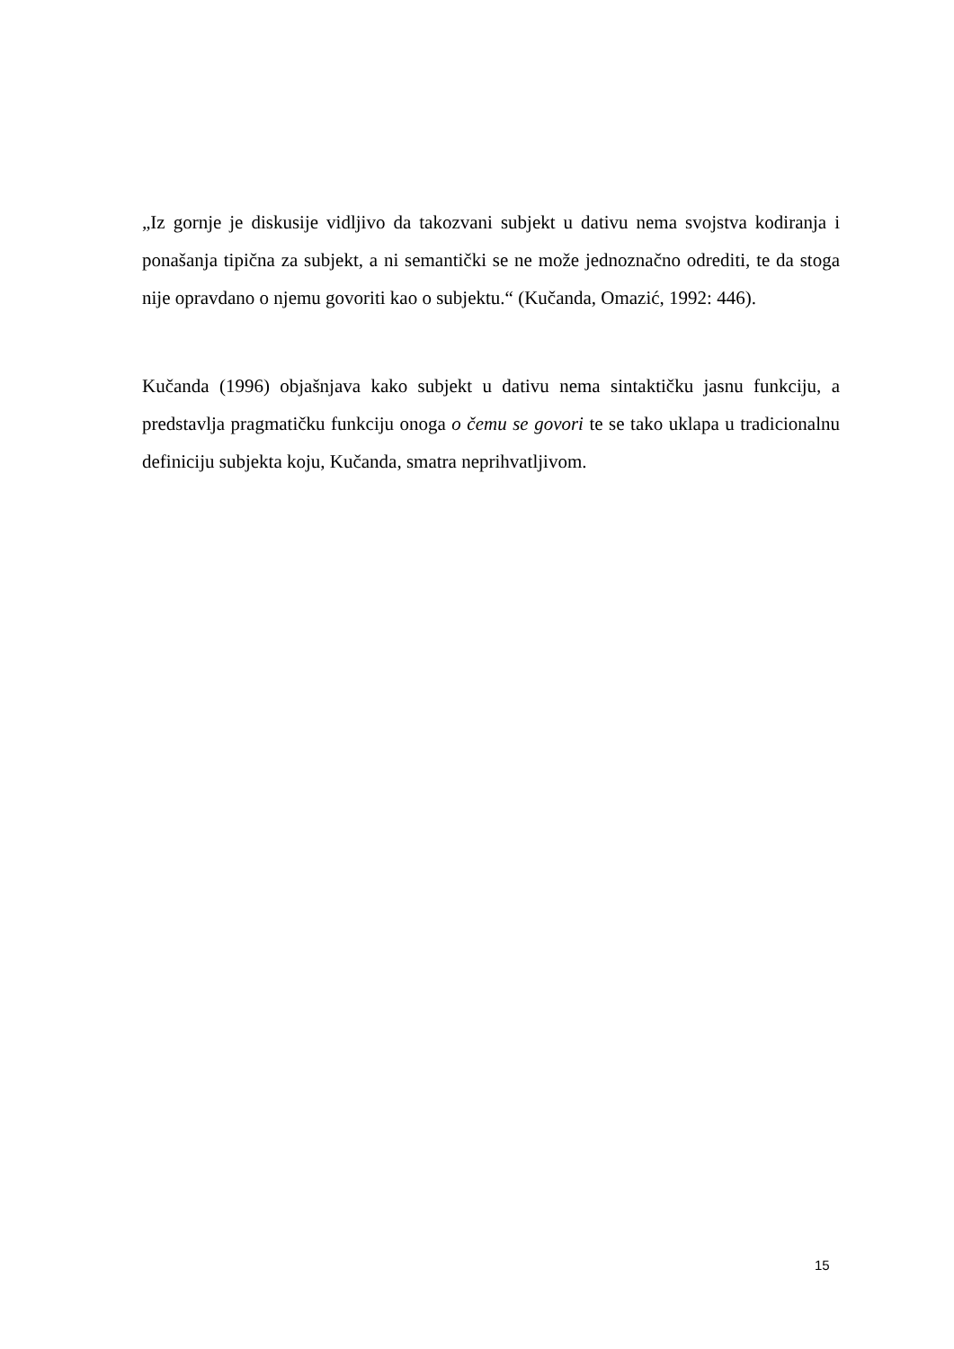„Iz gornje je diskusije vidljivo da takozvani subjekt u dativu nema svojstva kodiranja i ponašanja tipična za subjekt, a ni semantički se ne može jednoznačno odrediti, te da stoga nije opravdano o njemu govoriti kao o subjektu.“ (Kučanda, Omazić, 1992: 446).
Kučanda (1996) objašnjava kako subjekt u dativu nema sintaktičku jasnu funkciju, a predstavlja pragmatičku funkciju onoga o čemu se govori te se tako uklapa u tradicionalnu definiciju subjekta koju, Kučanda, smatra neprihvatljivom.
15